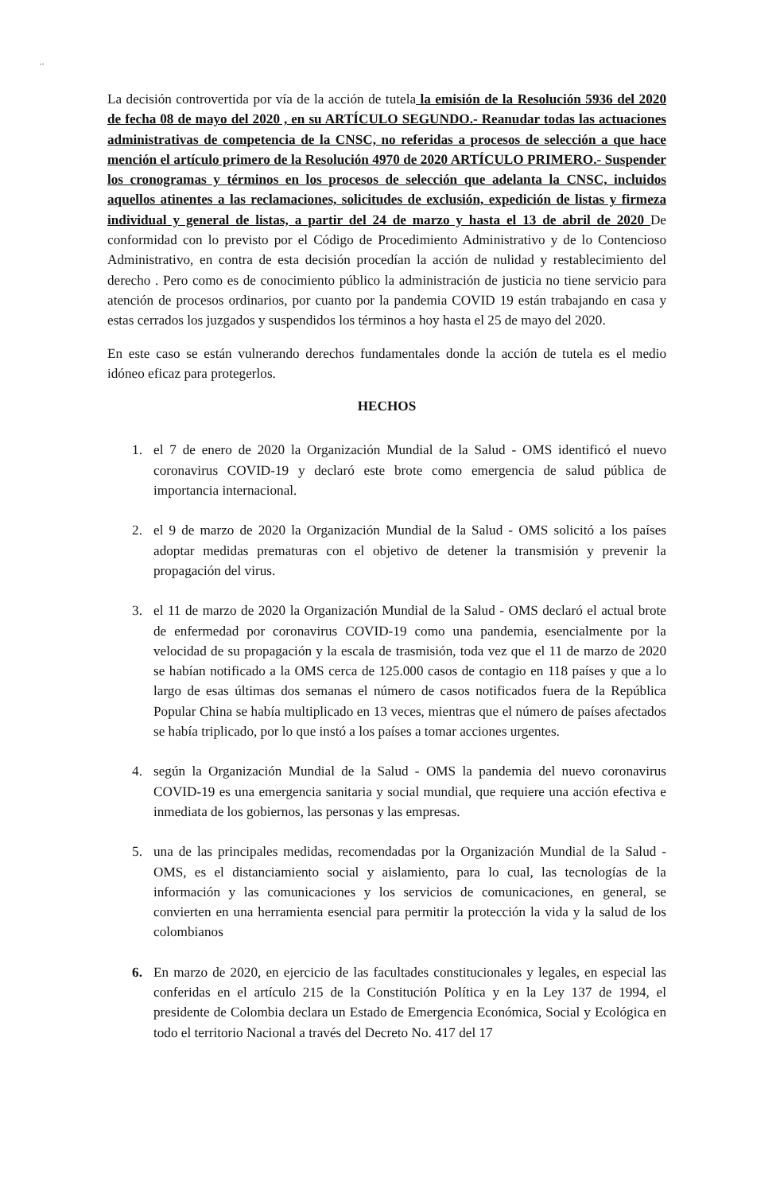‘’
La decisión controvertida por vía de la acción de tutela la emisión de la Resolución 5936 del 2020 de fecha 08 de mayo del 2020 , en su ARTÍCULO SEGUNDO.- Reanudar todas las actuaciones administrativas de competencia de la CNSC, no referidas a procesos de selección a que hace mención el artículo primero de la Resolución 4970 de 2020 ARTÍCULO PRIMERO.- Suspender los cronogramas y términos en los procesos de selección que adelanta la CNSC, incluidos aquellos atinentes a las reclamaciones, solicitudes de exclusión, expedición de listas y firmeza individual y general de listas, a partir del 24 de marzo y hasta el 13 de abril de 2020 De conformidad con lo previsto por el Código de Procedimiento Administrativo y de lo Contencioso Administrativo, en contra de esta decisión procedían la acción de nulidad y restablecimiento del derecho . Pero como es de conocimiento público la administración de justicia no tiene servicio para atención de procesos ordinarios, por cuanto por la pandemia COVID 19 están trabajando en casa y estas cerrados los juzgados y suspendidos los términos a hoy hasta el 25 de mayo del 2020.
En este caso se están vulnerando derechos fundamentales donde la acción de tutela es el medio idóneo eficaz para protegerlos.
HECHOS
1. el 7 de enero de 2020 la Organización Mundial de la Salud - OMS identificó el nuevo coronavirus COVID-19 y declaró este brote como emergencia de salud pública de importancia internacional.
2. el 9 de marzo de 2020 la Organización Mundial de la Salud - OMS solicitó a los países adoptar medidas prematuras con el objetivo de detener la transmisión y prevenir la propagación del virus.
3. el 11 de marzo de 2020 la Organización Mundial de la Salud - OMS declaró el actual brote de enfermedad por coronavirus COVID-19 como una pandemia, esencialmente por la velocidad de su propagación y la escala de trasmisión, toda vez que el 11 de marzo de 2020 se habían notificado a la OMS cerca de 125.000 casos de contagio en 118 países y que a lo largo de esas últimas dos semanas el número de casos notificados fuera de la República Popular China se había multiplicado en 13 veces, mientras que el número de países afectados se había triplicado, por lo que instó a los países a tomar acciones urgentes.
4. según la Organización Mundial de la Salud - OMS la pandemia del nuevo coronavirus COVID-19 es una emergencia sanitaria y social mundial, que requiere una acción efectiva e inmediata de los gobiernos, las personas y las empresas.
5. una de las principales medidas, recomendadas por la Organización Mundial de la Salud - OMS, es el distanciamiento social y aislamiento, para lo cual, las tecnologías de la información y las comunicaciones y los servicios de comunicaciones, en general, se convierten en una herramienta esencial para permitir la protección la vida y la salud de los colombianos
6. En marzo de 2020, en ejercicio de las facultades constitucionales y legales, en especial las conferidas en el artículo 215 de la Constitución Política y en la Ley 137 de 1994, el presidente de Colombia declara un Estado de Emergencia Económica, Social y Ecológica en todo el territorio Nacional a través del Decreto No. 417 del 17